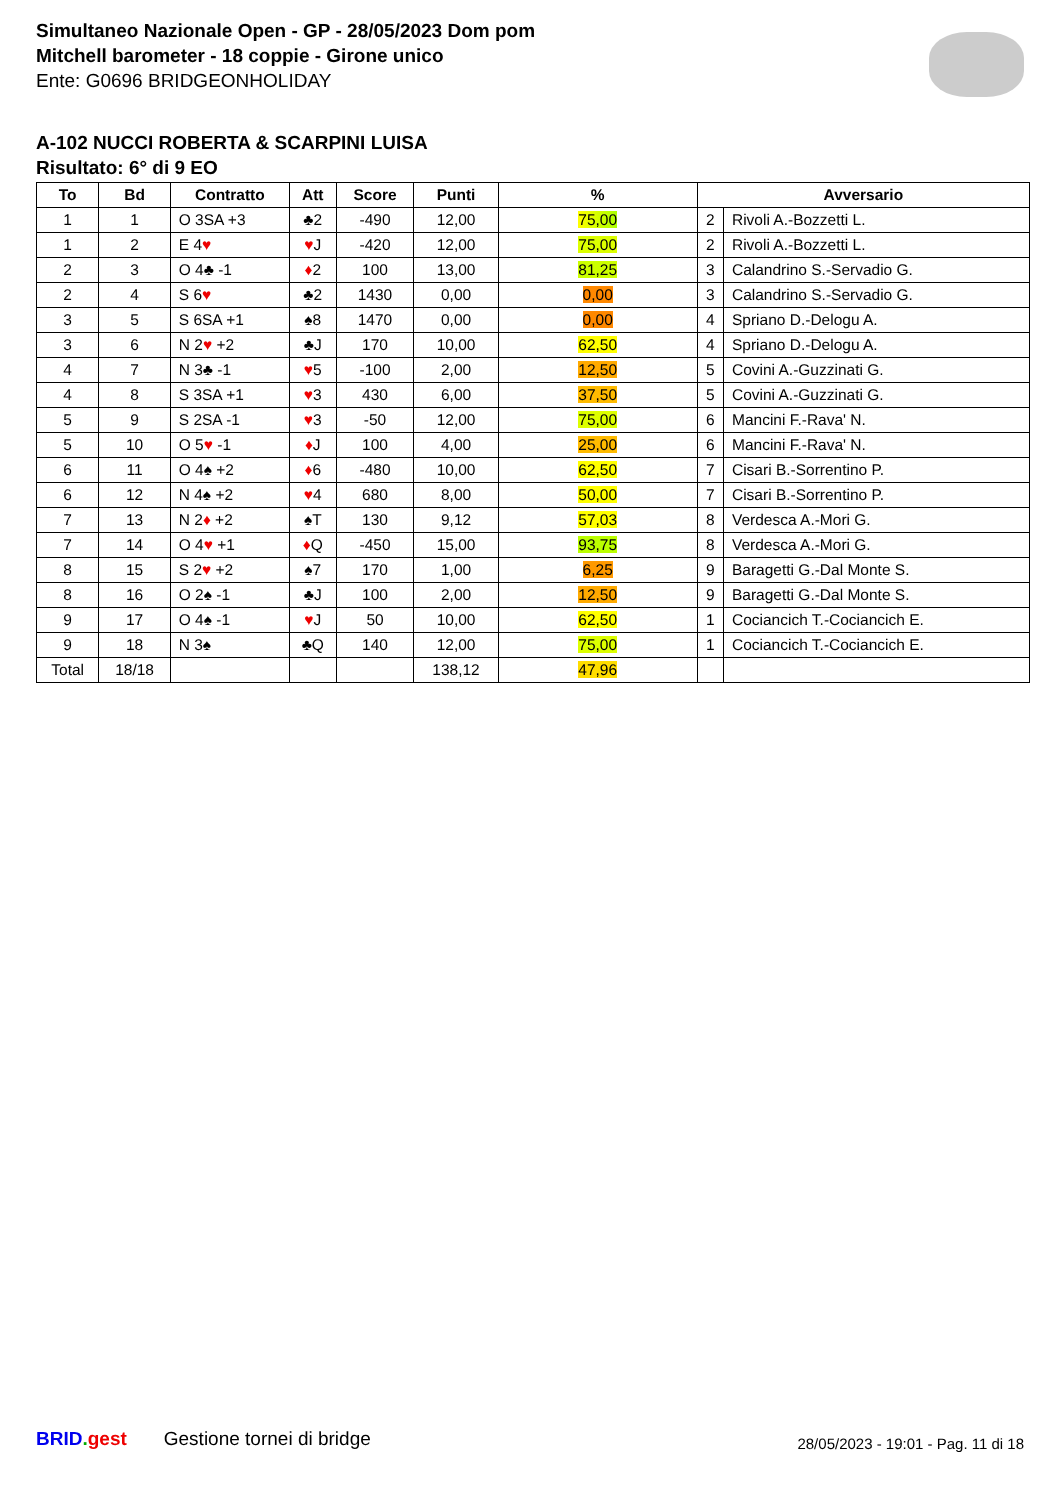Simultaneo Nazionale Open - GP - 28/05/2023 Dom pom
Mitchell barometer - 18 coppie - Girone unico
Ente: G0696 BRIDGEONHOLIDAY
A-102 NUCCI ROBERTA & SCARPINI LUISA
Risultato: 6° di 9 EO
| To | Bd | Contratto | Att | Score | Punti | % | Avversario | |
| --- | --- | --- | --- | --- | --- | --- | --- | --- |
| 1 | 1 | O 3SA +3 | ♣2 | -490 | 12,00 | 75,00 | 2 | Rivoli A.-Bozzetti L. |
| 1 | 2 | E 4 ♥ | ♥ J | -420 | 12,00 | 75,00 | 2 | Rivoli A.-Bozzetti L. |
| 2 | 3 | O 4♣ -1 | ♦ 2 | 100 | 13,00 | 81,25 | 3 | Calandrino S.-Servadio G. |
| 2 | 4 | S 6 ♥ | ♣2 | 1430 | 0,00 | 0,00 | 3 | Calandrino S.-Servadio G. |
| 3 | 5 | S 6SA +1 | ♠8 | 1470 | 0,00 | 0,00 | 4 | Spriano D.-Delogu A. |
| 3 | 6 | N 2 ♥ +2 | ♣J | 170 | 10,00 | 62,50 | 4 | Spriano D.-Delogu A. |
| 4 | 7 | N 3♣ -1 | ♥ 5 | -100 | 2,00 | 12,50 | 5 | Covini A.-Guzzinati G. |
| 4 | 8 | S 3SA +1 | ♥ 3 | 430 | 6,00 | 37,50 | 5 | Covini A.-Guzzinati G. |
| 5 | 9 | S 2SA -1 | ♥ 3 | -50 | 12,00 | 75,00 | 6 | Mancini F.-Rava' N. |
| 5 | 10 | O 5 ♥ -1 | ♦ J | 100 | 4,00 | 25,00 | 6 | Mancini F.-Rava' N. |
| 6 | 11 | O 4♠ +2 | ♦ 6 | -480 | 10,00 | 62,50 | 7 | Cisari B.-Sorrentino P. |
| 6 | 12 | N 4♠ +2 | ♥ 4 | 680 | 8,00 | 50,00 | 7 | Cisari B.-Sorrentino P. |
| 7 | 13 | N 2 ♦ +2 | ♠T | 130 | 9,12 | 57,03 | 8 | Verdesca A.-Mori G. |
| 7 | 14 | O 4 ♥ +1 | ♦ Q | -450 | 15,00 | 93,75 | 8 | Verdesca A.-Mori G. |
| 8 | 15 | S 2 ♥ +2 | ♠7 | 170 | 1,00 | 6,25 | 9 | Baragetti G.-Dal Monte S. |
| 8 | 16 | O 2♠ -1 | ♣J | 100 | 2,00 | 12,50 | 9 | Baragetti G.-Dal Monte S. |
| 9 | 17 | O 4♠ -1 | ♥ J | 50 | 10,00 | 62,50 | 1 | Cociancich T.-Cociancich E. |
| 9 | 18 | N 3♠ | ♣Q | 140 | 12,00 | 75,00 | 1 | Cociancich T.-Cociancich E. |
| Total | 18/18 | | | | 138,12 | 47,96 | | |
BRID. gest Gestione tornei di bridge
28/05/2023 - 19:01 - Pag. 11 di 18